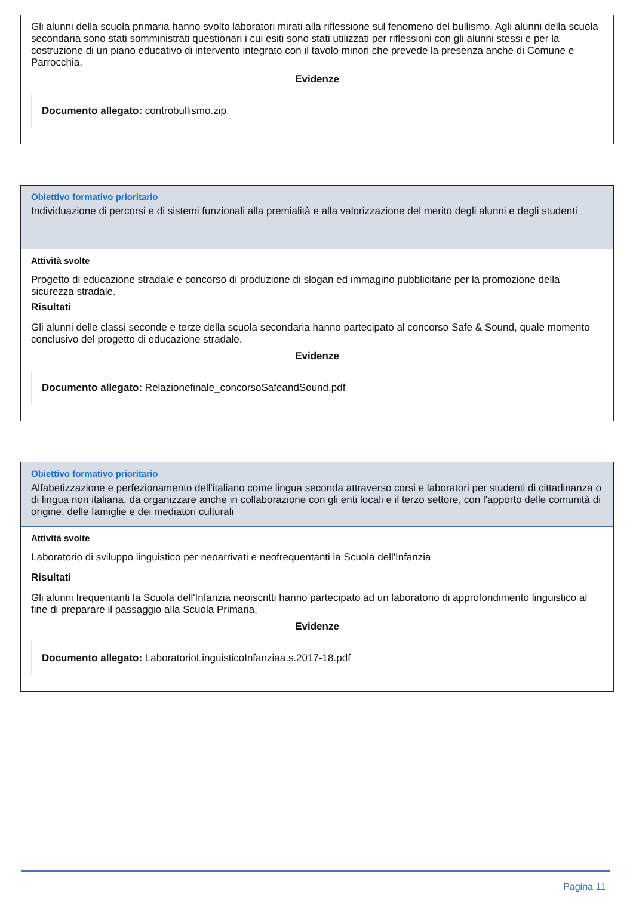Gli alunni della scuola primaria hanno svolto laboratori mirati alla riflessione sul fenomeno del bullismo. Agli alunni della scuola secondaria sono stati somministrati questionari i cui esiti sono stati utilizzati per riflessioni con gli alunni stessi e per la costruzione di un piano educativo di intervento integrato con il tavolo minori che prevede la presenza anche di Comune e Parrocchia.
Evidenze
Documento allegato: controbullismo.zip
Obiettivo formativo prioritario
Individuazione di percorsi e di sistemi funzionali alla premialità e alla valorizzazione del merito degli alunni e degli studenti
Attività svolte
Progetto di educazione stradale e concorso di produzione di slogan ed immagino pubblicitarie per la promozione della sicurezza stradale.
Risultati
Gli alunni delle classi seconde e terze della scuola secondaria hanno partecipato al concorso Safe & Sound, quale momento conclusivo del progetto di educazione stradale.
Evidenze
Documento allegato: Relazionefinale_concorsoSafeandSound.pdf
Obiettivo formativo prioritario
Alfabetizzazione e perfezionamento dell'italiano come lingua seconda attraverso corsi e laboratori per studenti di cittadinanza o di lingua non italiana, da organizzare anche in collaborazione con gli enti locali e il terzo settore, con l'apporto delle comunità di origine, delle famiglie e dei mediatori culturali
Attività svolte
Laboratorio di sviluppo linguistico per neoarrivati e neofrequentanti la Scuola dell'Infanzia
Risultati
Gli alunni frequentanti la Scuola dell'Infanzia neoiscritti hanno partecipato ad un laboratorio di approfondimento linguistico al fine di preparare il passaggio alla Scuola Primaria.
Evidenze
Documento allegato: LaboratorioLinguisticoInfanziaa.s.2017-18.pdf
Pagina 11